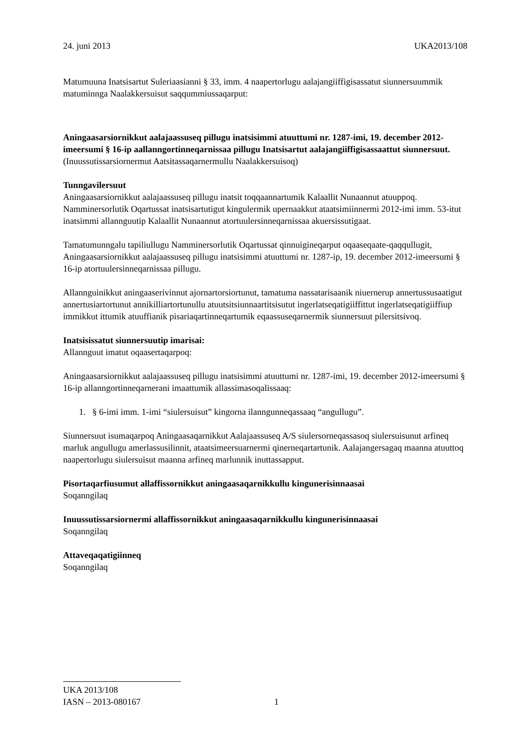24. juni 2013 UKA2013/108
Matumuuna Inatsisartut Suleriaasianni § 33, imm. 4 naapertorlugu aalajangiiffigisassatut siunnersuummik matuminnga Naalakkersuisut saqqummiussaqarput:
Aningaasarsiornikkut aalajaassuseq pillugu inatsisimmi atuuttumi nr. 1287-imi, 19. december 2012-imeersumi § 16-ip aallanngortinneqarnissaa pillugu Inatsisartut aalajangiiffigisassaattut siunnersuut.
(Inuussutissarsiornermut Aatsitassaqarnermullu Naalakkersuisoq)
Tunngavilersuut
Aningaasarsiornikkut aalajaassuseq pillugu inatsit toqqaannartumik Kalaallit Nunaannut atuuppoq. Namminersorlutik Oqartussat inatsisartutigut kingulermik upernaakkut ataatsimiinnermi 2012-imi imm. 53-itut inatsimmi allannguutip Kalaallit Nunaannut atortuulersinneqarnissaa akuersissutigaat.
Tamatumunngalu tapiliullugu Namminersorlutik Oqartussat qinnuigineqarput oqaaseqaate-qaqqullugit, Aningaasarsiornikkut aalajaassuseq pillugu inatsisimmi atuuttumi nr. 1287-ip, 19. december 2012-imeersumi § 16-ip atortuulersinneqarnissaa pillugu.
Allannguinikkut aningaaserivinnut ajornartorsiortunut, tamatuma nassatarisaanik niuernerup annertussusaatigut annertusiartortunut annikilliartortunullu atuutsitsiunnaartitsisutut ingerlatseqatigiiffittut ingerlatseqatigiiffiup immikkut ittumik atuuffianik pisariaqartinneqartumik eqaassuseqarnermik siunnersuut pilersitsivoq.
Inatsisissatut siunnersuutip imarisai:
Allannguut imatut oqaasertaqarpoq:
Aningaasarsiornikkut aalajaassuseq pillugu inatsisimmi atuuttumi nr. 1287-imi, 19. december 2012-imeersumi § 16-ip allanngortinneqarnerani imaattumik allassimasoqalissaaq:
1. § 6-imi imm. 1-imi “siulersuisut” kingorna ilanngunneqassaaq “angullugu”.
Siunnersuut isumaqarpoq Aningaasaqarnikkut Aalajaassuseq A/S siulersorneqassasoq siulersuisunut arfineq marluk angullugu amerlassusilinnit, ataatsimeersuarnermi qinerneqartartunik. Aalajangersagaq maanna atuuttoq naapertorlugu siulersuisut maanna arfineq marlunnik inuttassapput.
Pisortaqarfiusumut allaffissornikkut aningaasaqarnikkullu kingunerisinnaasai
Soqanngilaq
Inuussutissarsiornermi allaffissornikkut aningaasaqarnikkullu kingunerisinnaasai
Soqanngilaq
Attaveqaqatigiinneq
Soqanngilaq
UKA 2013/108
IASN – 2013-080167 1